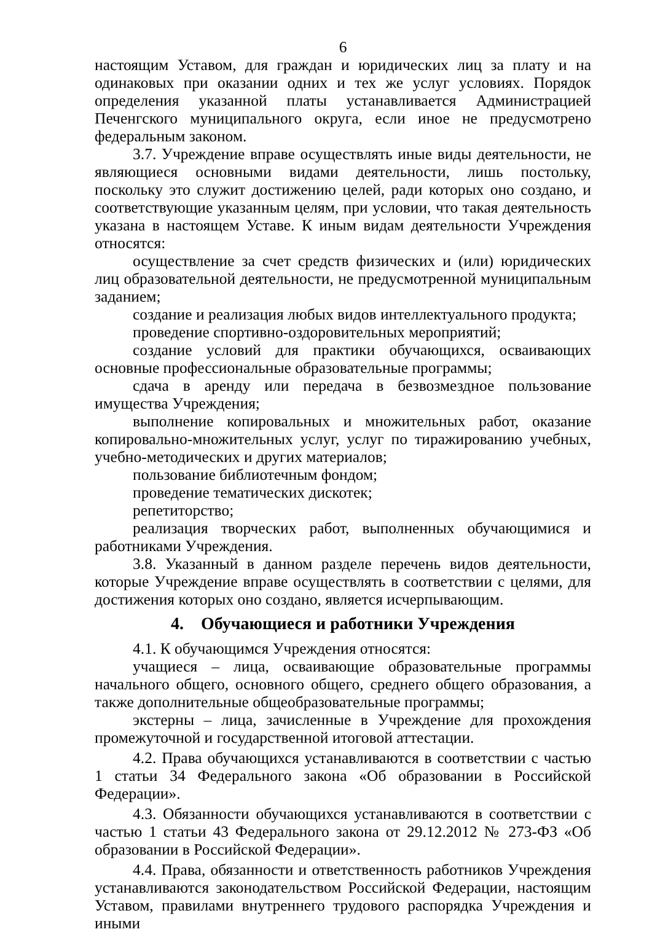6
настоящим Уставом, для граждан и юридических лиц за плату и на одинаковых при оказании одних и тех же услуг условиях. Порядок определения указанной платы устанавливается Администрацией Печенгского муниципального округа, если иное не предусмотрено федеральным законом.
3.7. Учреждение вправе осуществлять иные виды деятельности, не являющиеся основными видами деятельности, лишь постольку, поскольку это служит достижению целей, ради которых оно создано, и соответствующие указанным целям, при условии, что такая деятельность указана в настоящем Уставе. К иным видам деятельности Учреждения относятся:
осуществление за счет средств физических и (или) юридических лиц образовательной деятельности, не предусмотренной муниципальным заданием;
создание и реализация любых видов интеллектуального продукта;
проведение спортивно-оздоровительных мероприятий;
создание условий для практики обучающихся, осваивающих основные профессиональные образовательные программы;
сдача в аренду или передача в безвозмездное пользование имущества Учреждения;
выполнение копировальных и множительных работ, оказание копировально-множительных услуг, услуг по тиражированию учебных, учебно-методических и других материалов;
пользование библиотечным фондом;
проведение тематических дискотек;
репетиторство;
реализация творческих работ, выполненных обучающимися и работниками Учреждения.
3.8. Указанный в данном разделе перечень видов деятельности, которые Учреждение вправе осуществлять в соответствии с целями, для достижения которых оно создано, является исчерпывающим.
4. Обучающиеся и работники Учреждения
4.1. К обучающимся Учреждения относятся:
учащиеся – лица, осваивающие образовательные программы начального общего, основного общего, среднего общего образования, а также дополнительные общеобразовательные программы;
экстерны – лица, зачисленные в Учреждение для прохождения промежуточной и государственной итоговой аттестации.
4.2. Права обучающихся устанавливаются в соответствии с частью 1 статьи 34 Федерального закона «Об образовании в Российской Федерации».
4.3. Обязанности обучающихся устанавливаются в соответствии с частью 1 статьи 43 Федерального закона от 29.12.2012 № 273-ФЗ «Об образовании в Российской Федерации».
4.4. Права, обязанности и ответственность работников Учреждения устанавливаются законодательством Российской Федерации, настоящим Уставом, правилами внутреннего трудового распорядка Учреждения и иными